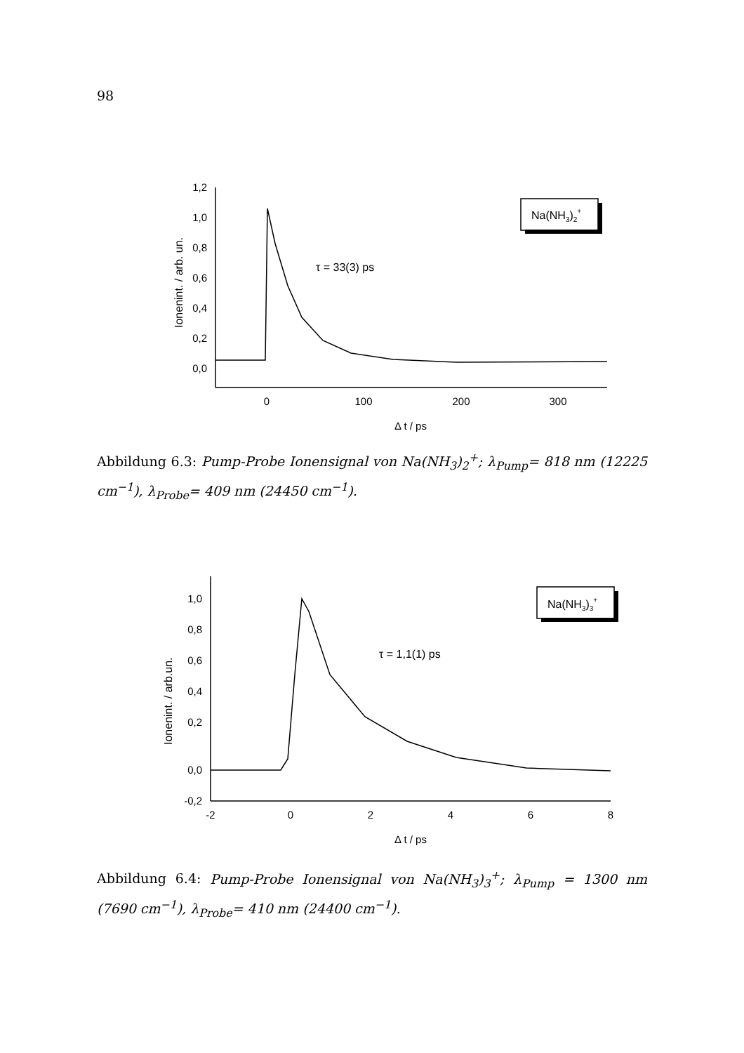98
Na(NH3)2+
τ = 33(3) ps
1,2
1,0
0,8
0,6
0,4
0,2
0,0
0
100
200
300
Δ t / ps
Ionenint. / arb. un.
Abbildung 6.3: Pump-Probe Ionensignal von Na(NH<sub>3</sub>)<sub>2</sub><sup>+</sup>; λ<sub>Pump</sub>= 818 nm (12225 cm<sup>−1</sup>), λ<sub>Probe</sub>= 409 nm (24450 cm<sup>−1</sup>).
Na(NH3)3+
τ = 1,1(1) ps
1,0
0,8
0,6
0,4
0,2
0,0
-0,2
-2
0
2
4
6
8
Δ t / ps
Ionenint. / arb.un.
Abbildung 6.4: Pump-Probe Ionensignal von Na(NH<sub>3</sub>)<sub>3</sub><sup>+</sup>; λ<sub>Pump</sub> = 1300 nm (7690 cm<sup>−1</sup>), λ<sub>Probe</sub>= 410 nm (24400 cm<sup>−1</sup>).